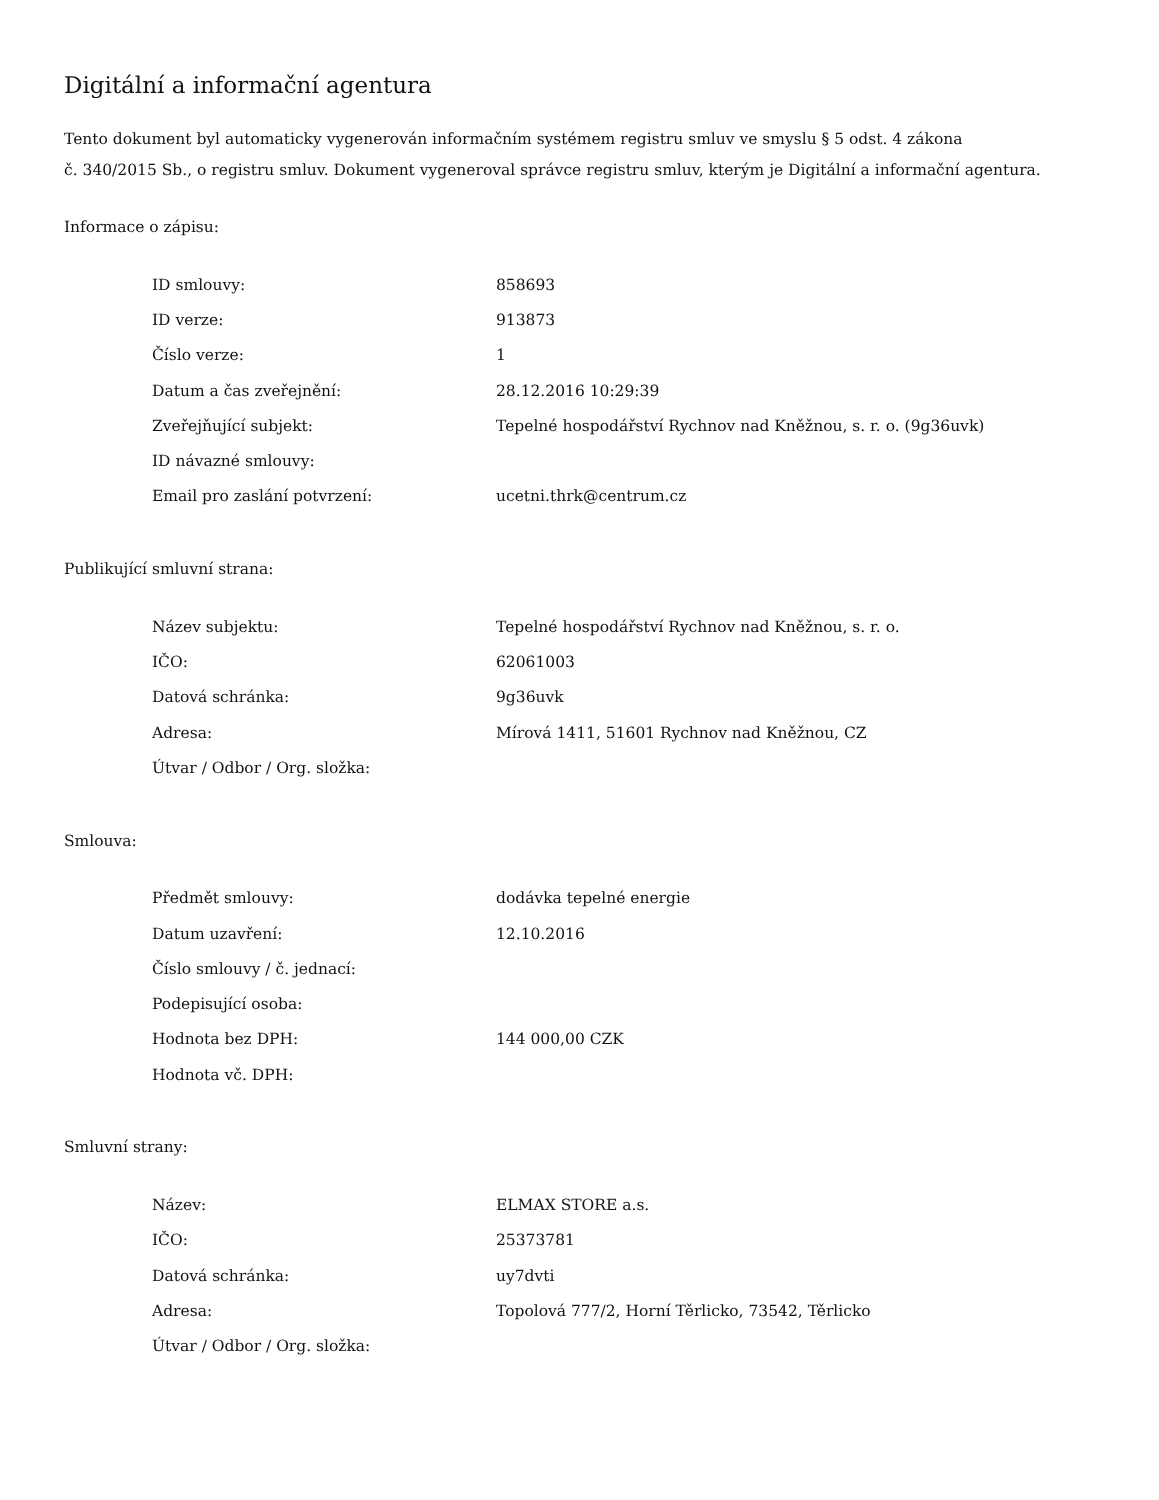Digitální a informační agentura
Tento dokument byl automaticky vygenerován informačním systémem registru smluv ve smyslu § 5 odst. 4 zákona
č. 340/2015 Sb., o registru smluv. Dokument vygeneroval správce registru smluv, kterým je Digitální a informační agentura.
Informace o zápisu:
| ID smlouvy: | 858693 |
| ID verze: | 913873 |
| Číslo verze: | 1 |
| Datum a čas zveřejnění: | 28.12.2016 10:29:39 |
| Zveřejňující subjekt: | Tepelné hospodářství Rychnov nad Kněžnou, s. r. o. (9g36uvk) |
| ID návazné smlouvy: | |
| Email pro zaslání potvrzení: | ucetni.thrk@centrum.cz |
Publikující smluvní strana:
| Název subjektu: | Tepelné hospodářství Rychnov nad Kněžnou, s. r. o. |
| IČO: | 62061003 |
| Datová schránka: | 9g36uvk |
| Adresa: | Mírová 1411, 51601 Rychnov nad Kněžnou, CZ |
| Útvar / Odbor / Org. složka: | |
Smlouva:
| Předmět smlouvy: | dodávka tepelné energie |
| Datum uzavření: | 12.10.2016 |
| Číslo smlouvy / č. jednací: | |
| Podepisující osoba: | |
| Hodnota bez DPH: | 144 000,00 CZK |
| Hodnota vč. DPH: | |
Smluvní strany:
| Název: | ELMAX STORE a.s. |
| IČO: | 25373781 |
| Datová schránka: | uy7dvti |
| Adresa: | Topolová 777/2, Horní Těrlicko, 73542, Těrlicko |
| Útvar / Odbor / Org. složka: | |